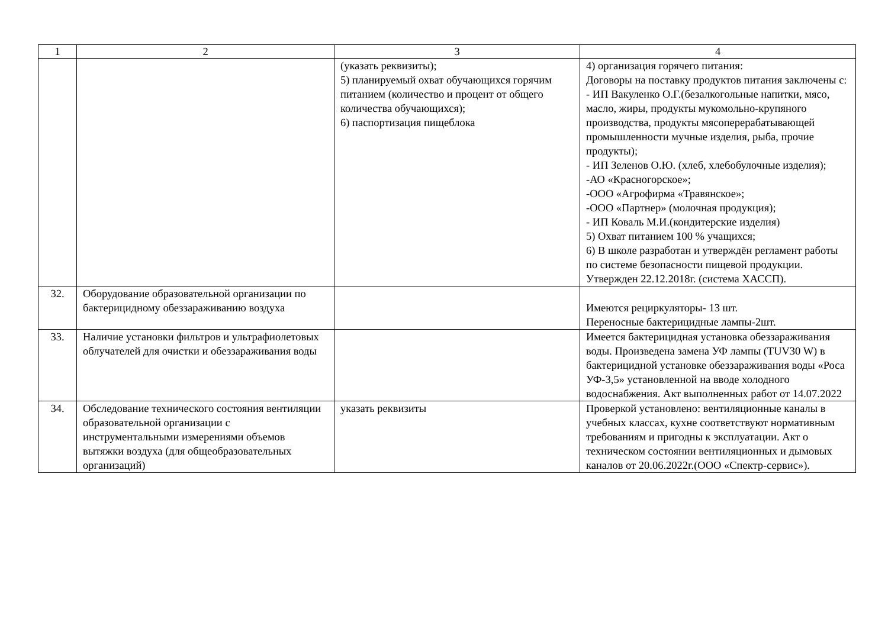| 1 | 2 | 3 | 4 |
| --- | --- | --- | --- |
| | | (указать реквизиты); 5) планируемый охват обучающихся горячим питанием (количество и процент от общего количества обучающихся); 6) паспортизация пищеблока | 4) организация горячего питания: Договоры на поставку продуктов питания заключены с: - ИП Вакуленко О.Г.(безалкогольные напитки, мясо, масло, жиры, продукты мукомольно-крупяного производства, продукты мясоперерабатывающей промышленности мучные изделия, рыба, прочие продукты); - ИП Зеленов О.Ю. (хлеб, хлебобулочные изделия); -АО «Красногорское»; -ООО «Агрофирма «Травянское»; -ООО «Партнер» (молочная продукция); - ИП Коваль М.И.(кондитерские изделия) 5) Охват питанием 100 % учащихся; 6) В школе разработан и утверждён регламент работы по системе безопасности пищевой продукции. Утвержден 22.12.2018г. (система ХАССП). |
| 32. | Оборудование образовательной организации по бактерицидному обеззараживанию воздуха | | Имеются рециркуляторы- 13 шт. Переносные бактерицидные лампы-2шт. |
| 33. | Наличие установки фильтров и ультрафиолетовых облучателей для очистки и обеззараживания воды | | Имеется бактерицидная установка обеззараживания воды. Произведена замена УФ лампы (TUV30 W) в бактерицидной установке обеззараживания воды «Роса УФ-3,5» установленной на вводе холодного водоснабжения. Акт выполненных работ от 14.07.2022 |
| 34. | Обследование технического состояния вентиляции образовательной организации с инструментальными измерениями объемов вытяжки воздуха (для общеобразовательных организаций) | указать реквизиты | Проверкой установлено: вентиляционные каналы в учебных классах, кухне соответствуют нормативным требованиям и пригодны к эксплуатации. Акт о техническом состоянии вентиляционных и дымовых каналов от 20.06.2022г.(ООО «Спектр-сервис»). |